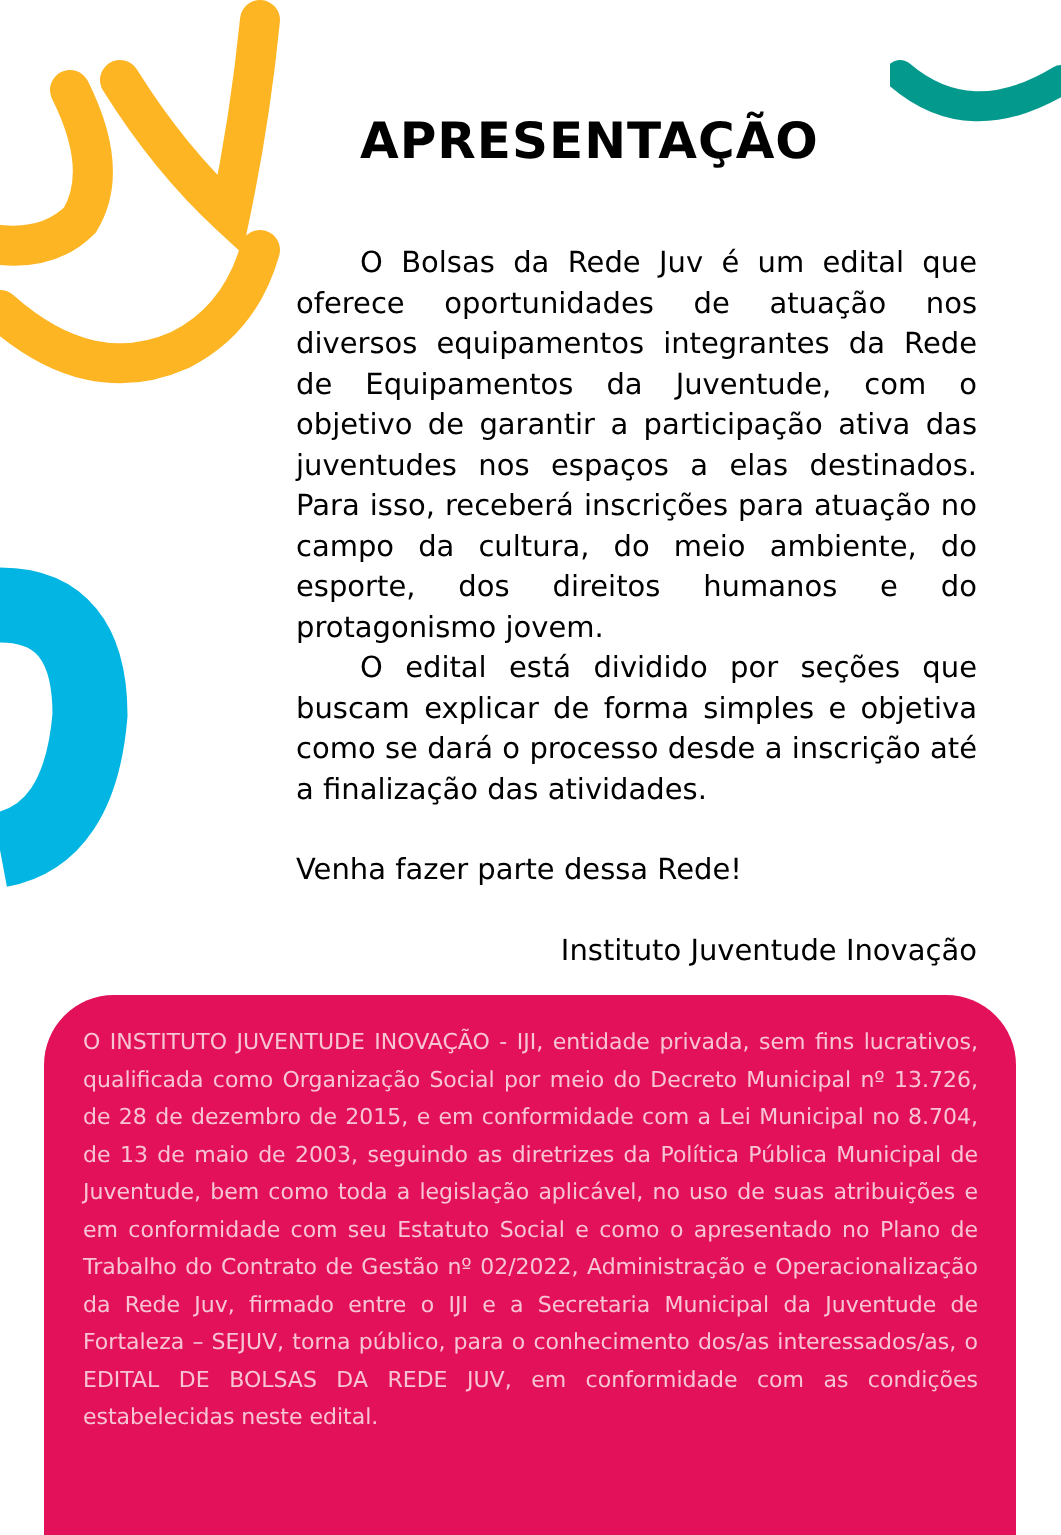APRESENTAÇÃO
O Bolsas da Rede Juv é um edital que oferece oportunidades de atuação nos diversos equipamentos integrantes da Rede de Equipamentos da Juventude, com o objetivo de garantir a participação ativa das juventudes nos espaços a elas destinados. Para isso, receberá inscrições para atuação no campo da cultura, do meio ambiente, do esporte, dos direitos humanos e do protagonismo jovem.
O edital está dividido por seções que buscam explicar de forma simples e objetiva como se dará o processo desde a inscrição até a finalização das atividades.
Venha fazer parte dessa Rede!
Instituto Juventude Inovação
O INSTITUTO JUVENTUDE INOVAÇÃO - IJI, entidade privada, sem fins lucrativos, qualificada como Organização Social por meio do Decreto Municipal nº 13.726, de 28 de dezembro de 2015, e em conformidade com a Lei Municipal no 8.704, de 13 de maio de 2003, seguindo as diretrizes da Política Pública Municipal de Juventude, bem como toda a legislação aplicável, no uso de suas atribuições e em conformidade com seu Estatuto Social e como o apresentado no Plano de Trabalho do Contrato de Gestão nº 02/2022, Administração e Operacionalização da Rede Juv, firmado entre o IJI e a Secretaria Municipal da Juventude de Fortaleza – SEJUV, torna público, para o conhecimento dos/as interessados/as, o EDITAL DE BOLSAS DA REDE JUV, em conformidade com as condições estabelecidas neste edital.